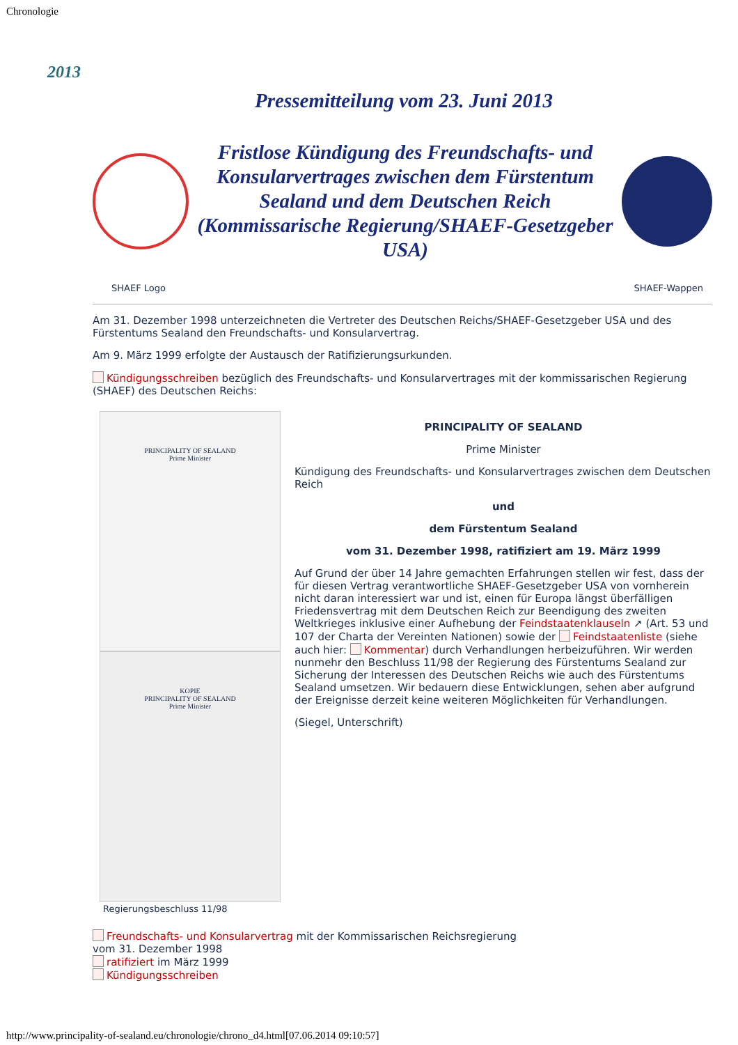Chronologie
2013
Pressemitteilung vom 23. Juni 2013
Fristlose Kündigung des Freundschafts- und Konsularvertrages zwischen dem Fürstentum Sealand und dem Deutschen Reich (Kommissarische Regierung/SHAEF-Gesetzgeber USA)
SHAEF Logo SHAEF-Wappen
Am 31. Dezember 1998 unterzeichneten die Vertreter des Deutschen Reichs/SHAEF-Gesetzgeber USA und des Fürstentums Sealand den Freundschafts- und Konsularvertrag.
Am 9. März 1999 erfolgte der Austausch der Ratifizierungsurkunden.
Kündigungsschreiben bezüglich des Freundschafts- und Konsularvertrages mit der kommissarischen Regierung (SHAEF) des Deutschen Reichs:
PRINCIPALITY OF SEALAND
Prime Minister
KOPIE
PRINCIPALITY OF SEALAND
Prime Minister
Regierungsbeschluss 11/98
PRINCIPALITY OF SEALAND
Prime Minister
Kündigung des Freundschafts- und Konsularvertrages zwischen dem Deutschen Reich
und
dem Fürstentum Sealand
vom 31. Dezember 1998, ratifiziert am 19. März 1999
Auf Grund der über 14 Jahre gemachten Erfahrungen stellen wir fest, dass der für diesen Vertrag verantwortliche SHAEF-Gesetzgeber USA von vornherein nicht daran interessiert war und ist, einen für Europa längst überfälligen Friedensvertrag mit dem Deutschen Reich zur Beendigung des zweiten Weltkrieges inklusive einer Aufhebung der Feindstaatenklauseln ↗ (Art. 53 und 107 der Charta der Vereinten Nationen) sowie der Feindstaatenliste (siehe auch hier: Kommentar) durch Verhandlungen herbeizuführen. Wir werden nunmehr den Beschluss 11/98 der Regierung des Fürstentums Sealand zur Sicherung der Interessen des Deutschen Reichs wie auch des Fürstentums Sealand umsetzen. Wir bedauern diese Entwicklungen, sehen aber aufgrund der Ereignisse derzeit keine weiteren Möglichkeiten für Verhandlungen.
(Siegel, Unterschrift)
Freundschafts- und Konsularvertrag mit der Kommissarischen Reichsregierung
vom 31. Dezember 1998
ratifiziert im März 1999
Kündigungsschreiben
http://www.principality-of-sealand.eu/chronologie/chrono_d4.html[07.06.2014 09:10:57]